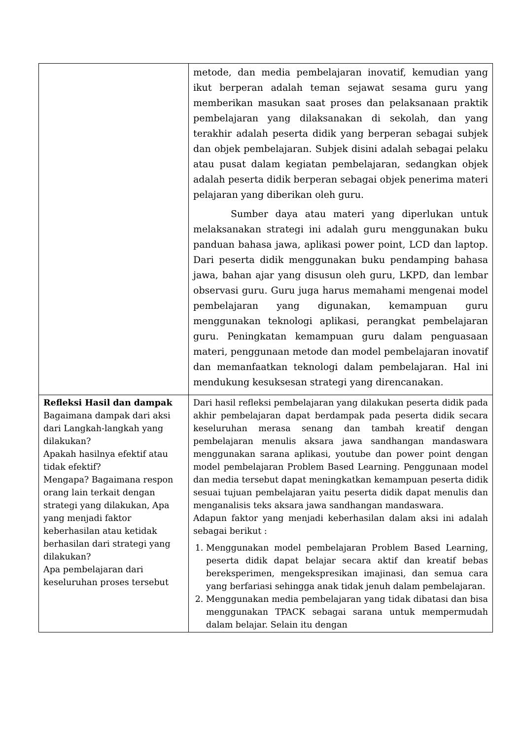| | metode, dan media pembelajaran inovatif, kemudian yang ikut berperan adalah teman sejawat sesama guru yang memberikan masukan saat proses dan pelaksanaan praktik pembelajaran yang dilaksanakan di sekolah, dan yang terakhir adalah peserta didik yang berperan sebagai subjek dan objek pembelajaran. Subjek disini adalah sebagai pelaku atau pusat dalam kegiatan pembelajaran, sedangkan objek adalah peserta didik berperan sebagai objek penerima materi pelajaran yang diberikan oleh guru. Sumber daya atau materi yang diperlukan untuk melaksanakan strategi ini adalah guru menggunakan buku panduan bahasa jawa, aplikasi power point, LCD dan laptop. Dari peserta didik menggunakan buku pendamping bahasa jawa, bahan ajar yang disusun oleh guru, LKPD, dan lembar observasi guru. Guru juga harus memahami mengenai model pembelajaran yang digunakan, kemampuan guru menggunakan teknologi aplikasi, perangkat pembelajaran guru. Peningkatan kemampuan guru dalam penguasaan materi, penggunaan metode dan model pembelajaran inovatif dan memanfaatkan teknologi dalam pembelajaran. Hal ini mendukung kesuksesan strategi yang direncanakan. |
| Refleksi Hasil dan dampak Bagaimana dampak dari aksi dari Langkah-langkah yang dilakukan? Apakah hasilnya efektif atau tidak efektif? Mengapa? Bagaimana respon orang lain terkait dengan strategi yang dilakukan, Apa yang menjadi faktor keberhasilan atau ketidak berhasilan dari strategi yang dilakukan? Apa pembelajaran dari keseluruhan proses tersebut | Dari hasil refleksi pembelajaran yang dilakukan peserta didik pada akhir pembelajaran dapat berdampak pada peserta didik secara keseluruhan merasa senang dan tambah kreatif dengan pembelajaran menulis aksara jawa sandhangan mandaswara menggunakan sarana aplikasi, youtube dan power point dengan model pembelajaran Problem Based Learning. Penggunaan model dan media tersebut dapat meningkatkan kemampuan peserta didik sesuai tujuan pembelajaran yaitu peserta didik dapat menulis dan menganalisis teks aksara jawa sandhangan mandaswara. Adapun faktor yang menjadi keberhasilan dalam aksi ini adalah sebagai berikut : 1. Menggunakan model pembelajaran Problem Based Learning, peserta didik dapat belajar secara aktif dan kreatif bebas bereksperimen, mengekspresikan imajinasi, dan semua cara yang berfariasi sehingga anak tidak jenuh dalam pembelajaran. 2. Menggunakan media pembelajaran yang tidak dibatasi dan bisa menggunakan TPACK sebagai sarana untuk mempermudah dalam belajar. Selain itu dengan |